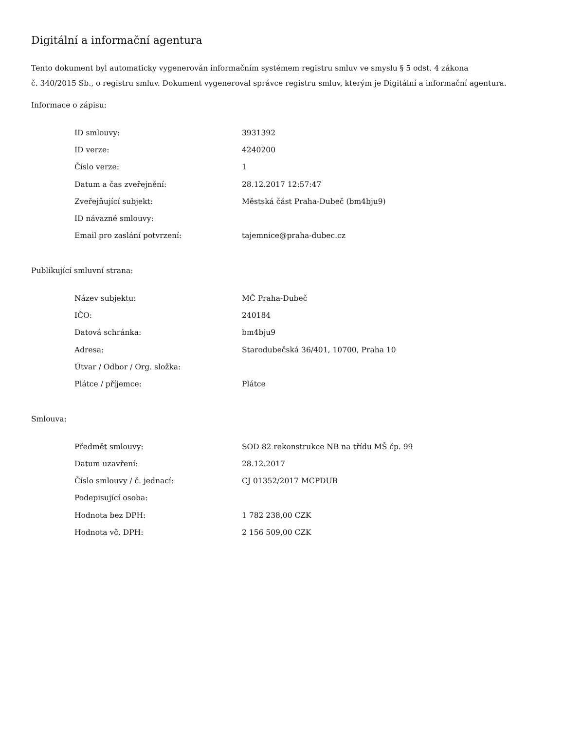Digitální a informační agentura
Tento dokument byl automaticky vygenerován informačním systémem registru smluv ve smyslu § 5 odst. 4 zákona
č. 340/2015 Sb., o registru smluv. Dokument vygeneroval správce registru smluv, kterým je Digitální a informační agentura.
Informace o zápisu:
| ID smlouvy: | 3931392 |
| ID verze: | 4240200 |
| Číslo verze: | 1 |
| Datum a čas zveřejnění: | 28.12.2017 12:57:47 |
| Zveřejňující subjekt: | Městská část Praha-Dubeč (bm4bju9) |
| ID návazné smlouvy: | |
| Email pro zaslání potvrzení: | tajemnice@praha-dubec.cz |
Publikující smluvní strana:
| Název subjektu: | MČ Praha-Dubeč |
| IČO: | 240184 |
| Datová schránka: | bm4bju9 |
| Adresa: | Starodubečská 36/401, 10700, Praha 10 |
| Útvar / Odbor / Org. složka: | |
| Plátce / příjemce: | Plátce |
Smlouva:
| Předmět smlouvy: | SOD 82 rekonstrukce NB na třídu MŠ čp. 99 |
| Datum uzavření: | 28.12.2017 |
| Číslo smlouvy / č. jednací: | CJ 01352/2017 MCPDUB |
| Podepisující osoba: | |
| Hodnota bez DPH: | 1 782 238,00 CZK |
| Hodnota vč. DPH: | 2 156 509,00 CZK |